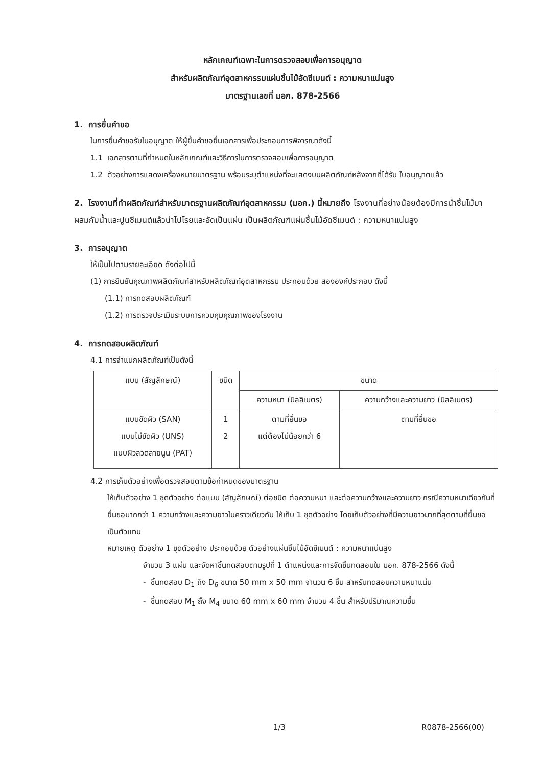หลักเกณฑ์เฉพาะในการตรวจสอบเพื่อการอนุญาต
สำหรับผลิตภัณฑ์อุตสาหกรรมแผ่นชิ้นไม้อัดซีเมนต์ : ความหนาแน่นสูง
มาตรฐานเลขที่ มอก. 878-2566
1. การยื่นคำขอ
ในการยื่นคำขอรับใบอนุญาต ให้ผู้ยื่นคำขอยื่นเอกสารเพื่อประกอบการพิจารณาดังนี้
1.1 เอกสารตามที่กำหนดในหลักเกณฑ์และวิธีการในการตรวจสอบเพื่อการอนุญาต
1.2 ตัวอย่างการแสดงเครื่องหมายมาตรฐาน พร้อมระบุตำแหน่งที่จะแสดงบนผลิตภัณฑ์หลังจากที่ได้รับ ใบอนุญาตแล้ว
2. โรงงานที่ทำผลิตภัณฑ์สำหรับมาตรฐานผลิตภัณฑ์อุตสาหกรรม (มอก.) นี้หมายถึง โรงงานที่อย่างน้อยต้องมีการนำชิ้นไม้มาผสมกับน้ำและปูนซีเมนต์แล้วนำไปโรยและอัดเป็นแผ่น เป็นผลิตภัณฑ์แผ่นชิ้นไม้อัดซีเมนต์ : ความหนาแน่นสูง
3. การอนุญาต
ให้เป็นไปตามรายละเอียด ดังต่อไปนี้
(1) การยืนยันคุณภาพผลิตภัณฑ์สำหรับผลิตภัณฑ์อุตสาหกรรม ประกอบด้วย สององค์ประกอบ ดังนี้
(1.1) การทดสอบผลิตภัณฑ์
(1.2) การตรวจประเมินระบบการควบคุมคุณภาพของโรงงาน
4. การทดสอบผลิตภัณฑ์
4.1 การจำแนกผลิตภัณฑ์เป็นดังนี้
| แบบ (สัญลักษณ์) | ชนิด | ขนาด | |
| --- | --- | --- | --- |
| | | ความหนา (มิลลิเมตร) | ความกว้างและความยาว (มิลลิเมตร) |
| แบบขัดผิว (SAN) แบบไม่ขัดผิว (UNS) แบบผิวลวดลายนูน (PAT) | 1 2 | ตามที่ยื่นขอ แต่ต้องไม่น้อยกว่า 6 | ตามที่ยื่นขอ |
4.2 การเก็บตัวอย่างเพื่อตรวจสอบตามข้อกำหนดของมาตรฐาน
ให้เก็บตัวอย่าง 1 ชุดตัวอย่าง ต่อแบบ (สัญลักษณ์) ต่อชนิด ต่อความหนา และต่อความกว้างและความยาว กรณีความหนาเดียวกันที่ยื่นขอมากกว่า 1 ความกว้างและความยาวในคราวเดียวกัน ให้เก็บ 1 ชุดตัวอย่าง โดยเก็บตัวอย่างที่มีความยาวมากที่สุดตามที่ยื่นขอเป็นตัวแทน
หมายเหตุ ตัวอย่าง 1 ชุดตัวอย่าง ประกอบด้วย ตัวอย่างแผ่นชิ้นไม้อัดซีเมนต์ : ความหนาแน่นสูง
จำนวน 3 แผ่น และจัดหาชิ้นทดสอบตามรูปที่ 1 ตำแหน่งและการจัดชิ้นทดสอบใน มอก. 878-2566 ดังนี้
- ชิ้นทดสอบ D<sub>1</sub> ถึง D<sub>6</sub> ขนาด 50 mm x 50 mm จำนวน 6 ชิ้น สำหรับทดสอบความหนาแน่น
- ชิ้นทดสอบ M<sub>1</sub> ถึง M<sub>4</sub> ขนาด 60 mm x 60 mm จำนวน 4 ชิ้น สำหรับปริมาณความชื้น
1/3 R0878-2566(00)